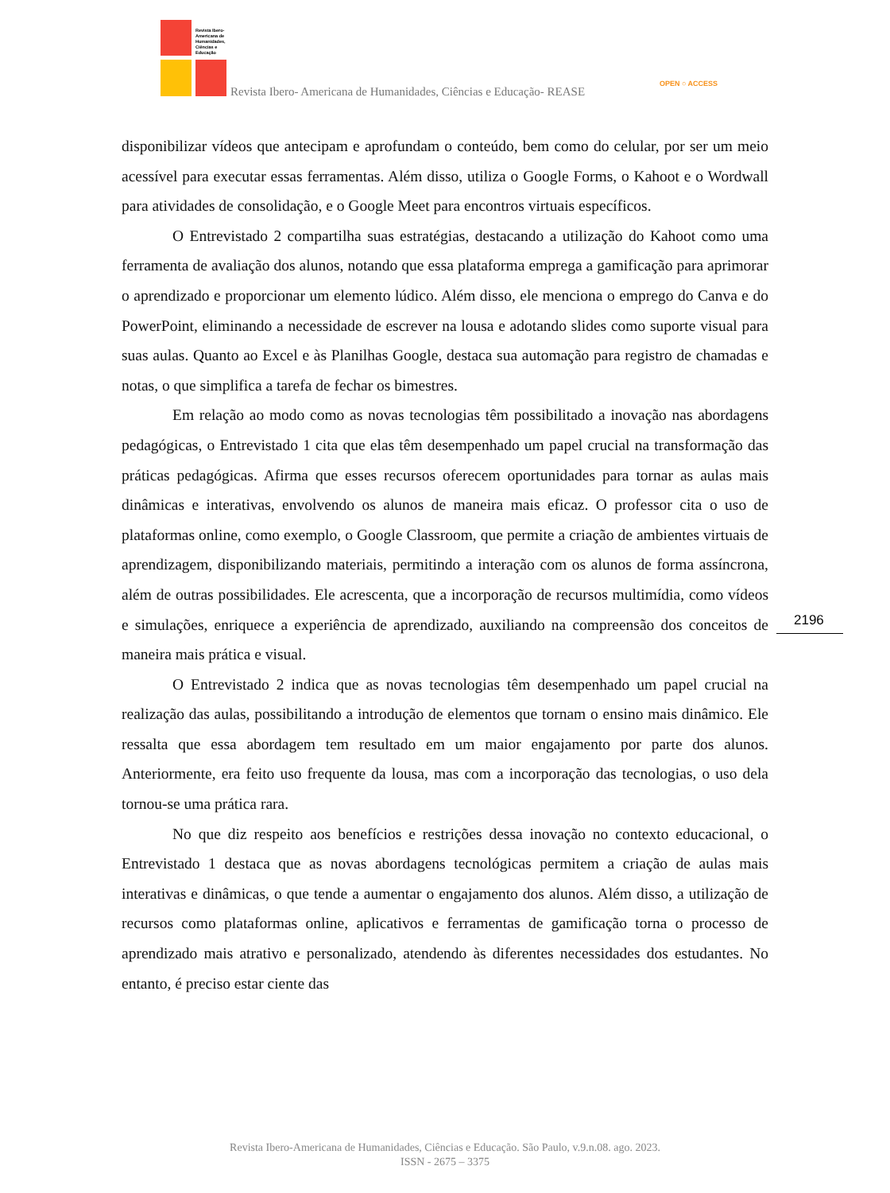Revista Ibero-
Americana de
Humanidades,
Ciências e
Educação
Revista Ibero- Americana de Humanidades, Ciências e Educação- REASE
OPEN ○ ACCESS
disponibilizar vídeos que antecipam e aprofundam o conteúdo, bem como do celular, por ser um meio acessível para executar essas ferramentas. Além disso, utiliza o Google Forms, o Kahoot e o Wordwall para atividades de consolidação, e o Google Meet para encontros virtuais específicos.
O Entrevistado 2 compartilha suas estratégias, destacando a utilização do Kahoot como uma ferramenta de avaliação dos alunos, notando que essa plataforma emprega a gamificação para aprimorar o aprendizado e proporcionar um elemento lúdico. Além disso, ele menciona o emprego do Canva e do PowerPoint, eliminando a necessidade de escrever na lousa e adotando slides como suporte visual para suas aulas. Quanto ao Excel e às Planilhas Google, destaca sua automação para registro de chamadas e notas, o que simplifica a tarefa de fechar os bimestres.
Em relação ao modo como as novas tecnologias têm possibilitado a inovação nas abordagens pedagógicas, o Entrevistado 1 cita que elas têm desempenhado um papel crucial na transformação das práticas pedagógicas. Afirma que esses recursos oferecem oportunidades para tornar as aulas mais dinâmicas e interativas, envolvendo os alunos de maneira mais eficaz. O professor cita o uso de plataformas online, como exemplo, o Google Classroom, que permite a criação de ambientes virtuais de aprendizagem, disponibilizando materiais, permitindo a interação com os alunos de forma assíncrona, além de outras possibilidades. Ele acrescenta, que a incorporação de recursos multimídia, como vídeos e simulações, enriquece a experiência de aprendizado, auxiliando na compreensão dos conceitos de maneira mais prática e visual.
O Entrevistado 2 indica que as novas tecnologias têm desempenhado um papel crucial na realização das aulas, possibilitando a introdução de elementos que tornam o ensino mais dinâmico. Ele ressalta que essa abordagem tem resultado em um maior engajamento por parte dos alunos. Anteriormente, era feito uso frequente da lousa, mas com a incorporação das tecnologias, o uso dela tornou-se uma prática rara.
No que diz respeito aos benefícios e restrições dessa inovação no contexto educacional, o Entrevistado 1 destaca que as novas abordagens tecnológicas permitem a criação de aulas mais interativas e dinâmicas, o que tende a aumentar o engajamento dos alunos. Além disso, a utilização de recursos como plataformas online, aplicativos e ferramentas de gamificação torna o processo de aprendizado mais atrativo e personalizado, atendendo às diferentes necessidades dos estudantes. No entanto, é preciso estar ciente das
2196
Revista Ibero-Americana de Humanidades, Ciências e Educação. São Paulo, v.9.n.08. ago. 2023.
ISSN - 2675 – 3375